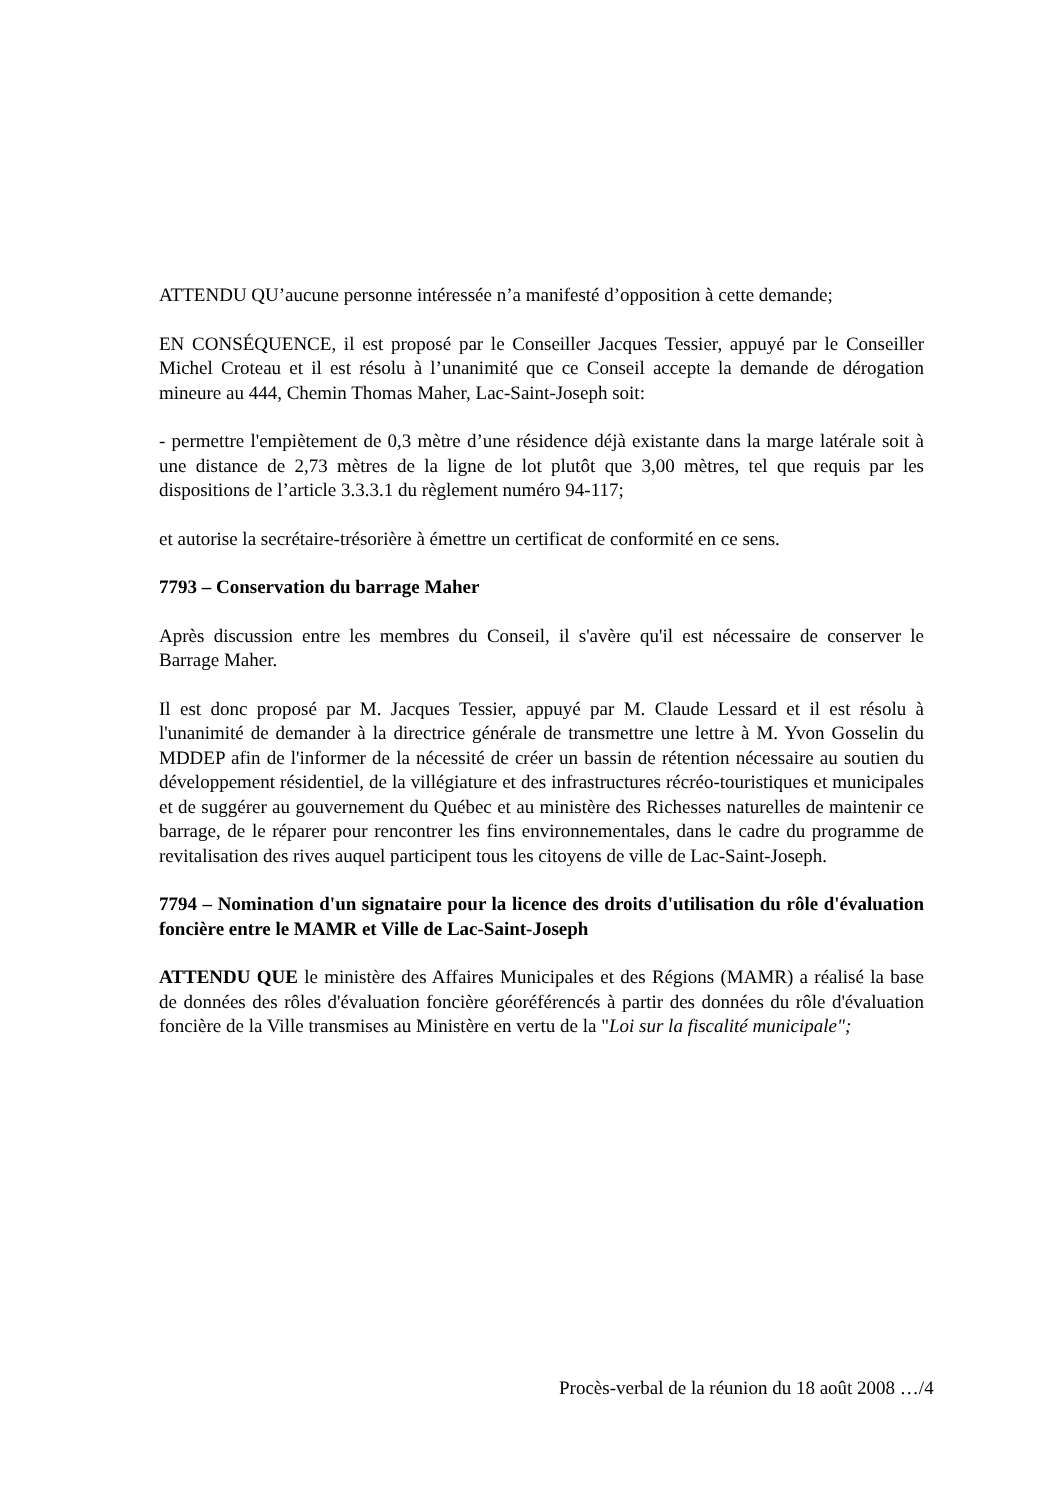ATTENDU QU’aucune personne intéressée n’a manifesté d’opposition à cette demande;
EN CONSÉQUENCE, il est proposé par le Conseiller Jacques Tessier, appuyé par le Conseiller Michel Croteau et il est résolu à l’unanimité que ce Conseil accepte la demande de dérogation mineure au 444, Chemin Thomas Maher, Lac-Saint-Joseph soit:
- permettre l'empiètement de 0,3 mètre d’une résidence déjà existante dans la marge latérale soit à une distance de 2,73 mètres de la ligne de lot plutôt que 3,00 mètres, tel que requis par les dispositions de l’article 3.3.3.1 du règlement numéro 94-117;
et autorise la secrétaire-trésorière à émettre un certificat de conformité en ce sens.
7793 – Conservation du barrage Maher
Après discussion entre les membres du Conseil, il s'avère qu'il est nécessaire de conserver le Barrage Maher.
Il est donc proposé par M. Jacques Tessier, appuyé par M. Claude Lessard et il est résolu à l'unanimité de demander à la directrice générale de transmettre une lettre à M. Yvon Gosselin du MDDEP afin de l'informer de la nécessité de créer un bassin de rétention nécessaire au soutien du développement résidentiel, de la villégiature et des infrastructures récréo-touristiques et municipales et de suggérer au gouvernement du Québec et au ministère des Richesses naturelles de maintenir ce barrage, de le réparer pour rencontrer les fins environnementales, dans le cadre du programme de revitalisation des rives auquel participent tous les citoyens de ville de Lac-Saint-Joseph.
7794 – Nomination d'un signataire pour la licence des droits d'utilisation du rôle d'évaluation foncière entre le MAMR et Ville de Lac-Saint-Joseph
ATTENDU QUE le ministère des Affaires Municipales et des Régions (MAMR) a réalisé la base de données des rôles d'évaluation foncière géoréférencés à partir des données du rôle d'évaluation foncière de la Ville transmises au Ministère en vertu de la "Loi sur la fiscalité municipale";
Procès-verbal de la réunion du 18 août 2008 …/4